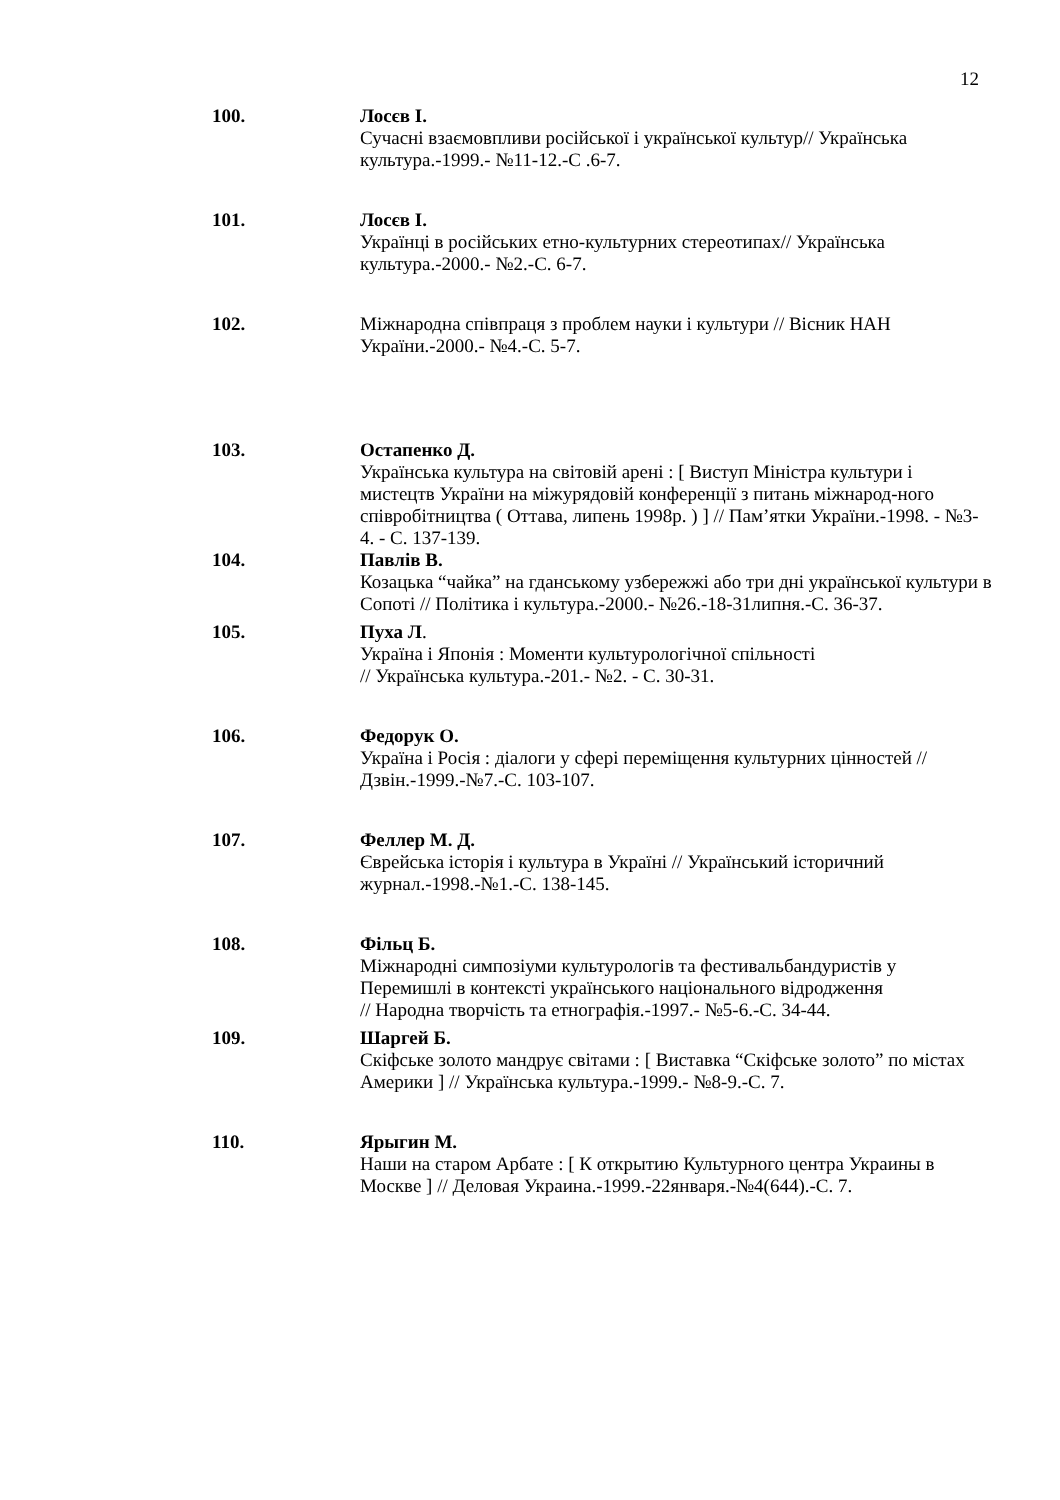12
100. Лосєв І.
Сучасні взаємовпливи російської і української культур// Українська культура.-1999.- №11-12.-С .6-7.
101. Лосєв І.
Українці в російських етно-культурних стереотипах// Українська культура.-2000.- №2.-С. 6-7.
102. Міжнародна співпраця з проблем науки і культури // Вісник НАН України.-2000.- №4.-С. 5-7.
103. Остапенко Д.
Українська культура на світовій арені : [ Виступ Міністра культури і мистецтв України на міжурядовій конференції з питань міжнарод-ного співробітництва ( Оттава, липень 1998р. ) ] // Пам’ятки України.-1998. - №3-4. - С. 137-139.
104. Павлів В.
Козацька “чайка” на гданському узбережжі або три дні української культури в Сопоті // Політика і культура.-2000.- №26.-18-31липня.-С. 36-37.
105. Пуха Л.
Україна і Японія : Моменти культурологічної спільності
// Українська культура.-201.- №2. - С. 30-31.
106. Федорук О.
Україна і Росія : діалоги у сфері переміщення культурних цінностей // Дзвін.-1999.-№7.-С. 103-107.
107. Феллер М. Д.
Єврейська історія і культура в Україні // Український історичний журнал.-1998.-№1.-С. 138-145.
108. Фільц Б.
Міжнародні симпозіуми культурологів та фестивальбандуристів у Перемишлі в контексті українського національного відродження
// Народна творчість та етнографія.-1997.- №5-6.-С. 34-44.
109. Шаргей Б.
Скіфське золото мандрує світами : [ Виставка “Скіфське золото” по містах Америки ] // Українська культура.-1999.- №8-9.-С. 7.
110. Ярыгин М.
Наши на старом Арбате : [ К открытию Культурного центра Украины в Москве ] // Деловая Украина.-1999.-22января.-№4(644).-С. 7.